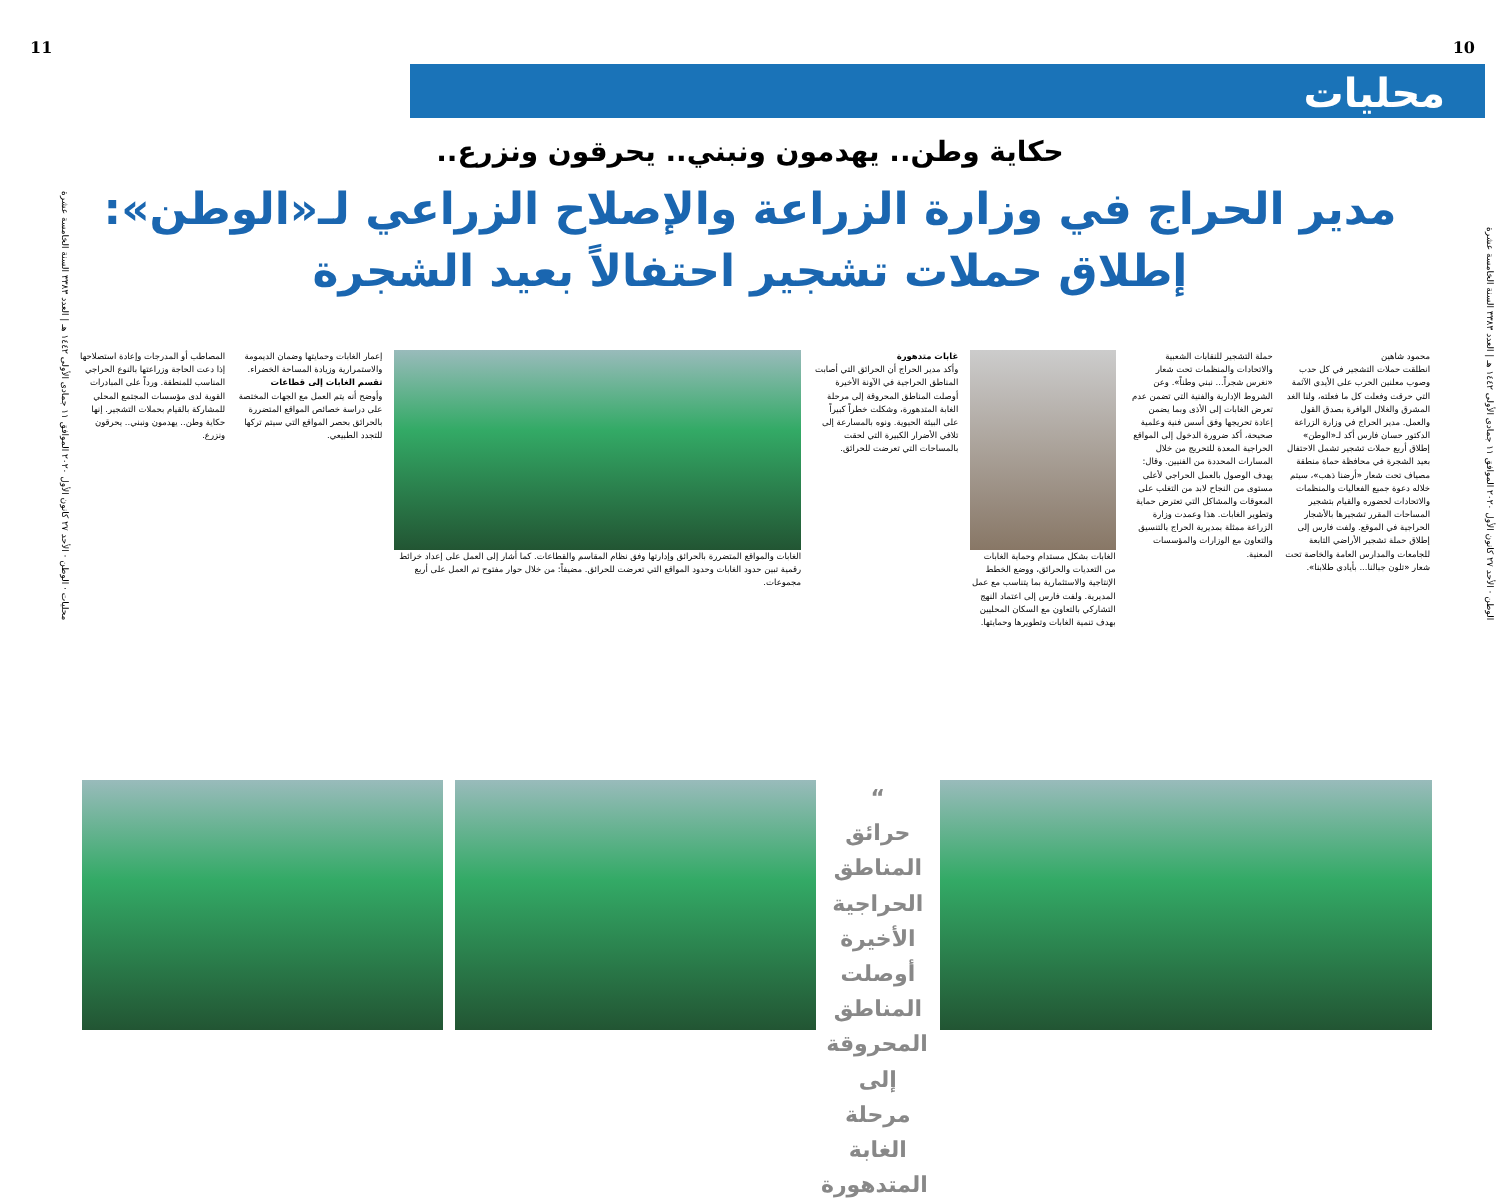10 11
محليات
الوطن · الأحد ٢٧ كانون الأول ٢٠٢٠ الموافق ١١ جمادى الأولى ١٤٤٢ هـ | العدد ٣٣٨٣ السنة الخامسة عشرة
محليات · الوطن · الأحد ٢٧ كانون الأول ٢٠٢٠ الموافق ١١ جمادى الأولى ١٤٤٢ هـ | العدد ٣٣٨٣ السنة الخامسة عشرة
حكاية وطن.. يهدمون ونبني.. يحرقون ونزرع..
مدير الحراج في وزارة الزراعة والإصلاح الزراعي لـ«الوطن»:
إطلاق حملات تشجير احتفالاً بعيد الشجرة
محمود شاهين
انطلقت حملات التشجير في كل حدب وصوب معلنين الحرب على الأيدي الآثمة التي حرقت وفعلت كل ما فعلته، ولنا الغد المشرق والغلال الوافرة بصدق القول والعمل. مدير الحراج في وزارة الزراعة الدكتور حسان فارس أكد لـ«الوطن» إطلاق أربع حملات تشجير تشمل الاحتفال بعيد الشجرة في محافظة حماة منطقة مصياف تحت شعار «أرضنا ذهب»، سيتم خلاله دعوة جميع الفعاليات والمنظمات والاتحادات لحضوره والقيام بتشجير المساحات المقرر تشجيرها بالأشجار الحراجية في الموقع. ولفت فارس إلى إطلاق حملة تشجير الأراضي التابعة للجامعات والمدارس العامة والخاصة تحت شعار «تلون جبالنا... بأيادي طلابنا».
حملة التشجير للنقابات الشعبية والاتحادات والمنظمات تحت شعار «نغرس شجراً... نبني وطناً». وعن الشروط الإدارية والفنية التي تضمن عدم تعرض الغابات إلى الأذى وبما يضمن إعادة تحريجها وفق أسس فنية وعلمية صحيحة، أكد ضرورة الدخول إلى المواقع الحراجية المعدة للتحريج من خلال المسارات المحددة من الفنيين. وقال: يهدف الوصول بالعمل الحراجي لأعلى مستوى من النجاح لابد من التغلب على المعوقات والمشاكل التي تعترض حماية وتطوير الغابات. هذا وعمدت وزارة الزراعة ممثلة بمديرية الحراج بالتنسيق والتعاون مع الوزارات والمؤسسات المعنية.
الغابات بشكل مستدام وحماية الغابات من التعديات والحرائق، ووضع الخطط الإنتاجية والاستثمارية بما يتناسب مع عمل المديرية. ولفت فارس إلى اعتماد النهج التشاركي بالتعاون مع السكان المحليين بهدف تنمية الغابات وتطويرها وحمايتها.
غابات متدهورة
وأكد مدير الحراج أن الحرائق التي أصابت المناطق الحراجية في الآونة الأخيرة أوصلت المناطق المحروقة إلى مرحلة الغابة المتدهورة، وشكلت خطراً كبيراً على البيئة الحيوية. ونوه بالمسارعة إلى تلافي الأضرار الكبيرة التي لحقت بالمساحات التي تعرضت للحرائق.
الغابات والمواقع المتضررة بالحرائق وإدارتها وفق نظام المقاسم والقطاعات. كما أشار إلى العمل على إعداد خرائط رقمية تبين حدود الغابات وحدود المواقع التي تعرضت للحرائق. مضيفاً: من خلال حوار مفتوح تم العمل على أربع مجموعات.
إعمار الغابات وحمايتها وضمان الديمومة والاستمرارية وزيادة المساحة الخضراء.
تقسم الغابات إلى قطاعات
وأوضح أنه يتم العمل مع الجهات المختصة على دراسة خصائص المواقع المتضررة بالحرائق بحصر المواقع التي سيتم تركها للتجدد الطبيعي.
المصاطب أو المدرجات وإعادة استصلاحها إذا دعت الحاجة وزراعتها بالنوع الحراجي المناسب للمنطقة. ورداً على المبادرات القوية لدى مؤسسات المجتمع المحلي للمشاركة بالقيام بحملات التشجير. إنها حكاية وطن.. يهدمون ونبني.. يحرقون ونزرع.
“
حرائق المناطق الحراجية الأخيرة أوصلت المناطق المحروقة إلى مرحلة الغابة المتدهورة